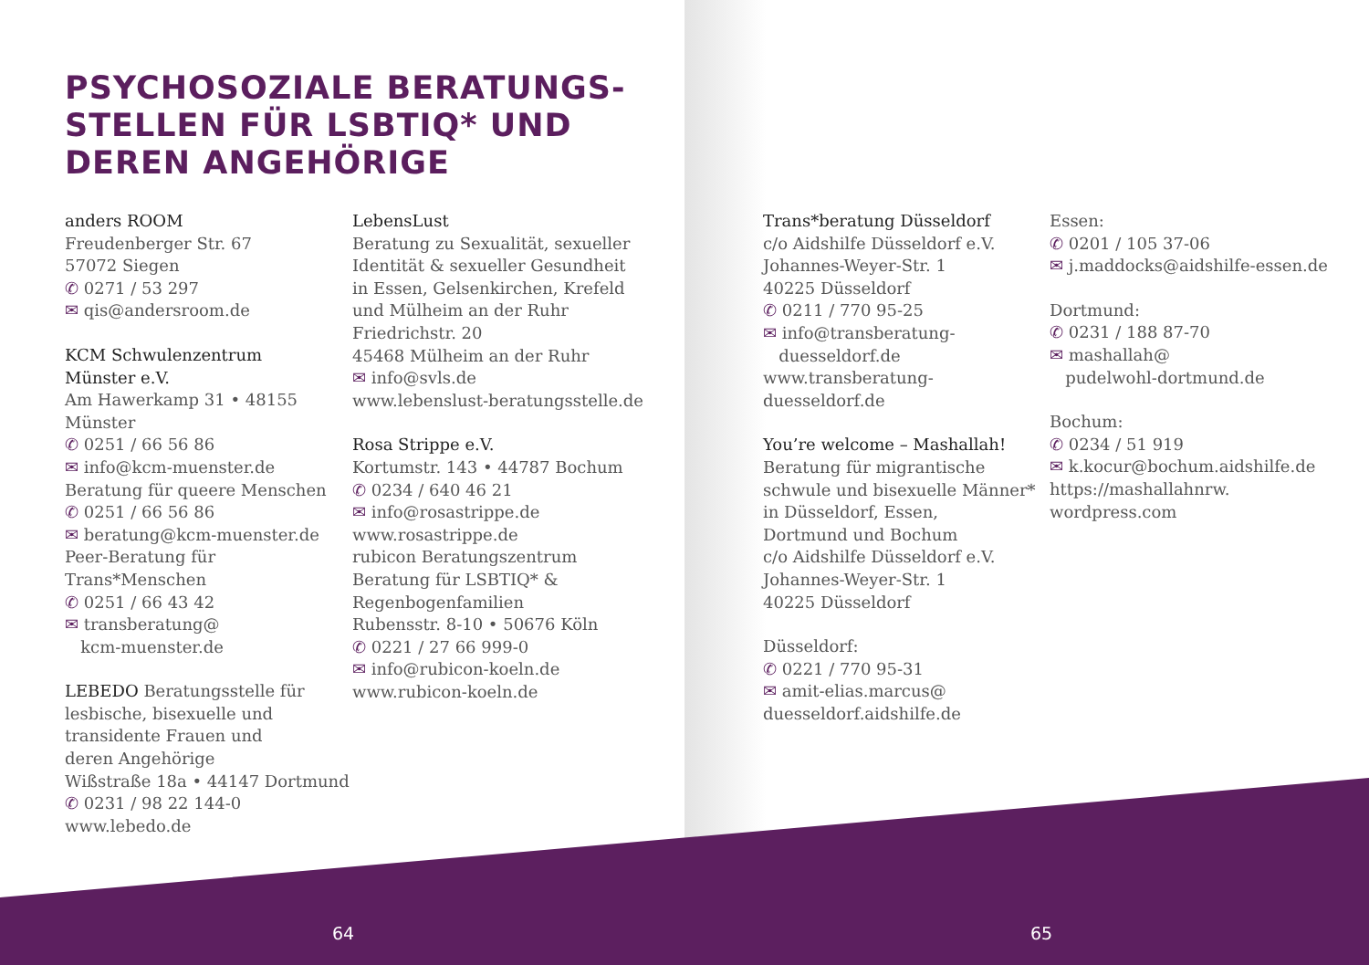PSYCHOSOZIALE BERATUNGS-
STELLEN FÜR LSBTIQ* UND
DEREN ANGEHÖRIGE
anders ROOM
Freudenberger Str. 67
57072 Siegen
✆ 0271 / 53 297
✉ qis@andersroom.de
KCM Schwulenzentrum
Münster e.V.
Am Hawerkamp 31 • 48155 Münster
✆ 0251 / 66 56 86
✉ info@kcm-muenster.de
Beratung für queere Menschen
✆ 0251 / 66 56 86
✉ beratung@kcm-muenster.de
Peer-Beratung für
Trans*Menschen
✆ 0251 / 66 43 42
✉ transberatung@
kcm-muenster.de
LEBEDO Beratungsstelle für
lesbische, bisexuelle und
transidente Frauen und
deren Angehörige
Wißstraße 18a • 44147 Dortmund
✆ 0231 / 98 22 144-0
www.lebedo.de
LebensLust
Beratung zu Sexualität, sexueller
Identität & sexueller Gesundheit
in Essen, Gelsenkirchen, Krefeld
und Mülheim an der Ruhr
Friedrichstr. 20
45468 Mülheim an der Ruhr
✉ info@svls.de
www.lebenslust-beratungsstelle.de
Rosa Strippe e.V.
Kortumstr. 143 • 44787 Bochum
✆ 0234 / 640 46 21
✉ info@rosastrippe.de
www.rosastrippe.de
rubicon Beratungszentrum
Beratung für LSBTIQ* &
Regenbogenfamilien
Rubensstr. 8-10 • 50676 Köln
✆ 0221 / 27 66 999-0
✉ info@rubicon-koeln.de
www.rubicon-koeln.de
64
Trans*beratung Düsseldorf
c/o Aidshilfe Düsseldorf e.V.
Johannes-Weyer-Str. 1
40225 Düsseldorf
✆ 0211 / 770 95-25
✉ info@transberatung-
duesseldorf.de
www.transberatung-duesseldorf.de
You’re welcome – Mashallah!
Beratung für migrantische
schwule und bisexuelle Männer*
in Düsseldorf, Essen,
Dortmund und Bochum
c/o Aidshilfe Düsseldorf e.V.
Johannes-Weyer-Str. 1
40225 Düsseldorf
Düsseldorf:
✆ 0221 / 770 95-31
✉ amit-elias.marcus@
duesseldorf.aidshilfe.de
Essen:
✆ 0201 / 105 37-06
✉ j.maddocks@aidshilfe-essen.de
Dortmund:
✆ 0231 / 188 87-70
✉ mashallah@
pudelwohl-dortmund.de
Bochum:
✆ 0234 / 51 919
✉ k.kocur@bochum.aidshilfe.de
https://mashallahnrw.
wordpress.com
65